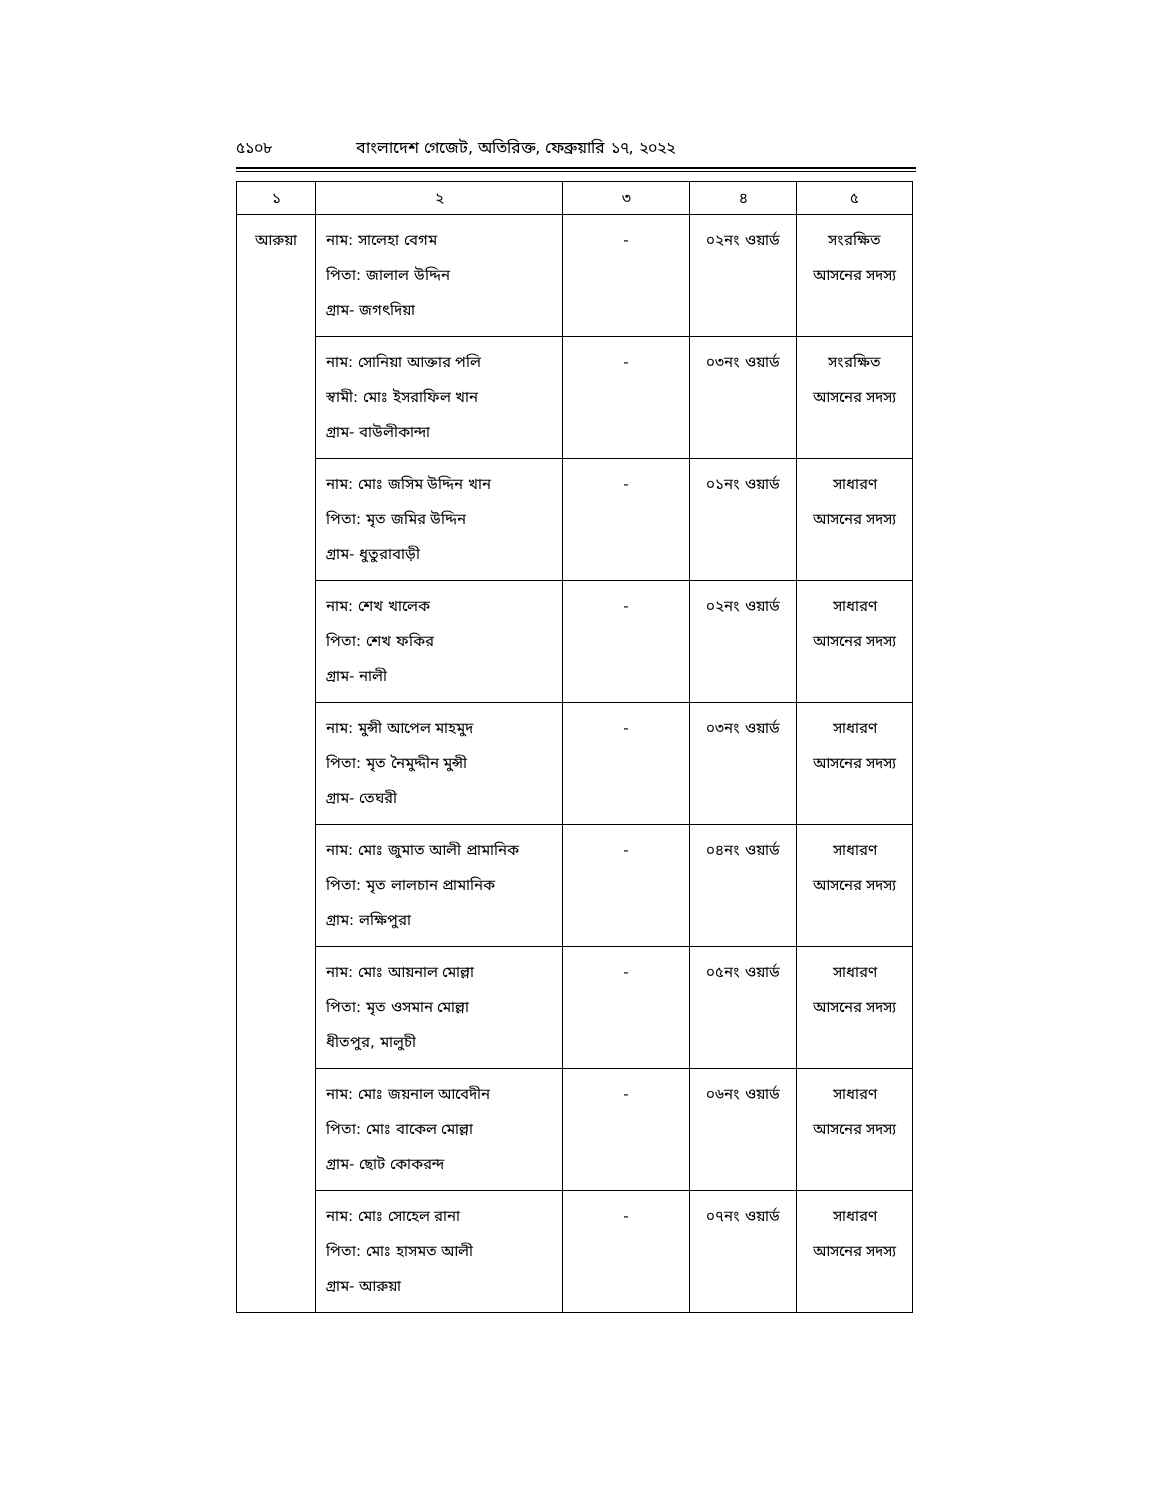৫১০৮ বাংলাদেশ গেজেট, অতিরিক্ত, ফেব্রুয়ারি ১৭, ২০২২
| ১ | ২ | ৩ | ৪ | ৫ |
| --- | --- | --- | --- | --- |
| আরুয়া | নাম: সালেহা বেগম পিতা: জালাল উদ্দিন গ্রাম- জগৎদিয়া | - | ০২নং ওয়ার্ড | সংরক্ষিত আসনের সদস্য |
| | নাম: সোনিয়া আক্তার পলি স্বামী: মোঃ ইসরাফিল খান গ্রাম- বাউলীকান্দা | - | ০৩নং ওয়ার্ড | সংরক্ষিত আসনের সদস্য |
| | নাম: মোঃ জসিম উদ্দিন খান পিতা: মৃত জমির উদ্দিন গ্রাম- ধুতুরাবাড়ী | - | ০১নং ওয়ার্ড | সাধারণ আসনের সদস্য |
| | নাম: শেখ খালেক পিতা: শেখ ফকির গ্রাম- নালী | - | ০২নং ওয়ার্ড | সাধারণ আসনের সদস্য |
| | নাম: মুন্সী আপেল মাহমুদ পিতা: মৃত নৈমুদ্দীন মুন্সী গ্রাম- তেঘরী | - | ০৩নং ওয়ার্ড | সাধারণ আসনের সদস্য |
| | নাম: মোঃ জুমাত আলী প্রামানিক পিতা: মৃত লালচান প্রামানিক গ্রাম: লক্ষিপুরা | - | ০৪নং ওয়ার্ড | সাধারণ আসনের সদস্য |
| | নাম: মোঃ আয়নাল মোল্লা পিতা: মৃত ওসমান মোল্লা ধীতপুর, মালুচী | - | ০৫নং ওয়ার্ড | সাধারণ আসনের সদস্য |
| | নাম: মোঃ জয়নাল আবেদীন পিতা: মোঃ বাকেল মোল্লা গ্রাম- ছোট কোকরন্দ | - | ০৬নং ওয়ার্ড | সাধারণ আসনের সদস্য |
| | নাম: মোঃ সোহেল রানা পিতা: মোঃ হাসমত আলী গ্রাম- আরুয়া | - | ০৭নং ওয়ার্ড | সাধারণ আসনের সদস্য |